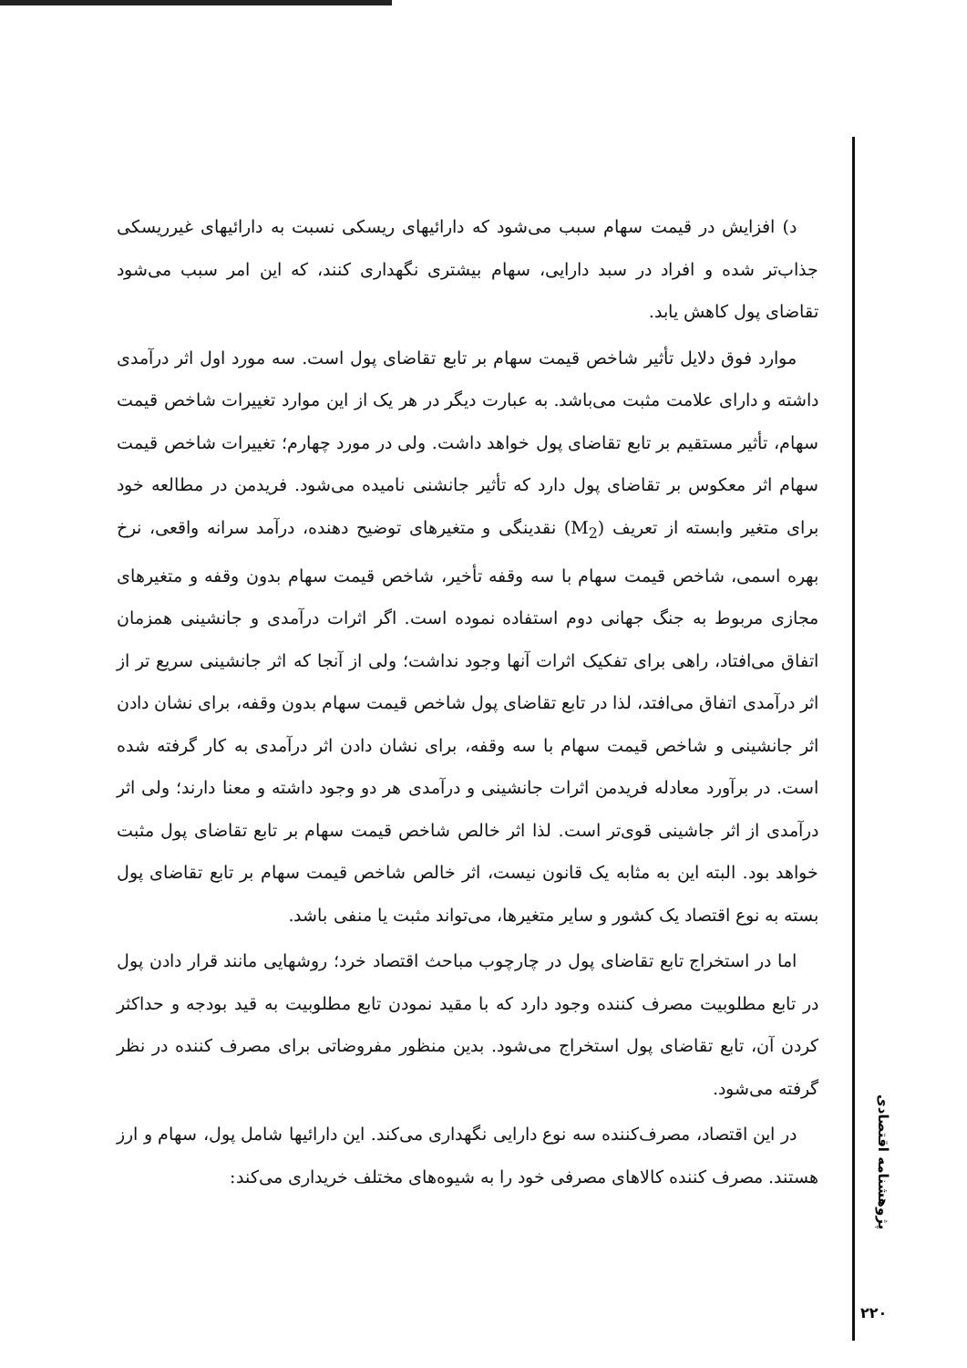د) افزایش در قیمت سهام سبب می‌شود که دارائیهای ریسکی نسبت به دارائیهای غیرریسکی جذاب‌تر شده و افراد در سبد دارایی، سهام بیشتری نگهداری کنند، که این امر سبب می‌شود تقاضای پول کاهش یابد.
موارد فوق دلایل تأثیر شاخص قیمت سهام بر تابع تقاضای پول است. سه مورد اول اثر درآمدی داشته و دارای علامت مثبت می‌باشد. به عبارت دیگر در هر یک از این موارد تغییرات شاخص قیمت سهام، تأثیر مستقیم بر تابع تقاضای پول خواهد داشت. ولی در مورد چهارم؛ تغییرات شاخص قیمت سهام اثر معکوس بر تقاضای پول دارد که تأثیر جانشنی نامیده می‌شود. فریدمن در مطالعه خود برای متغیر وابسته از تعریف (M<sub>2</sub>) نقدینگی و متغیرهای توضیح دهنده، درآمد سرانه واقعی، نرخ بهره اسمی، شاخص قیمت سهام با سه وقفه تأخیر، شاخص قیمت سهام بدون وقفه و متغیرهای مجازی مربوط به جنگ جهانی دوم استفاده نموده است. اگر اثرات درآمدی و جانشینی همزمان اتفاق می‌افتاد، راهی برای تفکیک اثرات آنها وجود نداشت؛ ولی از آنجا که اثر جانشینی سریع تر از اثر درآمدی اتفاق می‌افتد، لذا در تابع تقاضای پول شاخص قیمت سهام بدون وقفه، برای نشان دادن اثر جانشینی و شاخص قیمت سهام با سه وقفه، برای نشان دادن اثر درآمدی به کار گرفته شده است. در برآورد معادله فریدمن اثرات جانشینی و درآمدی هر دو وجود داشته و معنا دارند؛ ولی اثر درآمدی از اثر جاشینی قوی‌تر است. لذا اثر خالص شاخص قیمت سهام بر تابع تقاضای پول مثبت خواهد بود. البته این به مثابه یک قانون نیست، اثر خالص شاخص قیمت سهام بر تابع تقاضای پول بسته به نوع اقتصاد یک کشور و سایر متغیرها، می‌تواند مثبت یا منفی باشد.
اما در استخراج تابع تقاضای پول در چارچوب مباحث اقتصاد خرد؛ روشهایی مانند قرار دادن پول در تابع مطلوبیت مصرف کننده وجود دارد که با مقید نمودن تابع مطلوبیت به قید بودجه و حداکثر کردن آن، تابع تقاضای پول استخراج می‌شود. بدین منظور مفروضاتی برای مصرف کننده در نظر گرفته می‌شود.
در این اقتصاد، مصرف‌کننده سه نوع دارایی نگهداری می‌کند. این دارائیها شامل پول، سهام و ارز هستند. مصرف کننده کالاهای مصرفی خود را به شیوه‌های مختلف خریداری می‌کند:
پژوهشنامه اقتصادی
۲۲۰